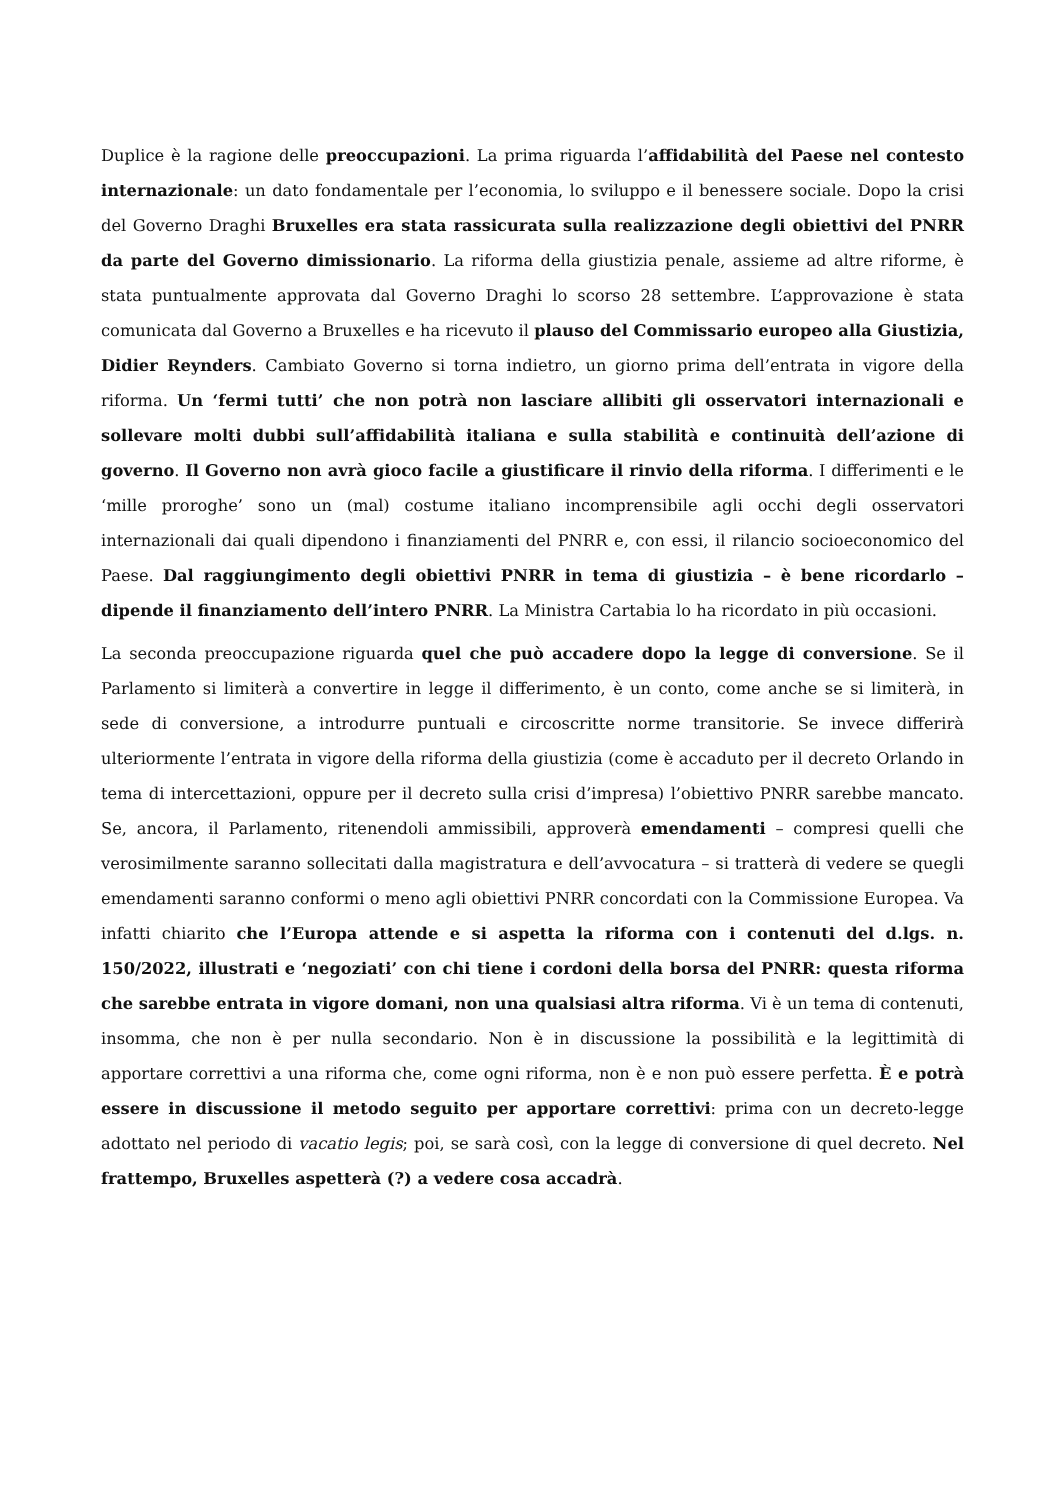Duplice è la ragione delle preoccupazioni. La prima riguarda l’affidabilità del Paese nel contesto internazionale: un dato fondamentale per l’economia, lo sviluppo e il benessere sociale. Dopo la crisi del Governo Draghi Bruxelles era stata rassicurata sulla realizzazione degli obiettivi del PNRR da parte del Governo dimissionario. La riforma della giustizia penale, assieme ad altre riforme, è stata puntualmente approvata dal Governo Draghi lo scorso 28 settembre. L’approvazione è stata comunicata dal Governo a Bruxelles e ha ricevuto il plauso del Commissario europeo alla Giustizia, Didier Reynders. Cambiato Governo si torna indietro, un giorno prima dell’entrata in vigore della riforma. Un ‘fermi tutti’ che non potrà non lasciare allibiti gli osservatori internazionali e sollevare molti dubbi sull’affidabilità italiana e sulla stabilità e continuità dell’azione di governo. Il Governo non avrà gioco facile a giustificare il rinvio della riforma. I differimenti e le ‘mille proroghe’ sono un (mal) costume italiano incomprensibile agli occhi degli osservatori internazionali dai quali dipendono i finanziamenti del PNRR e, con essi, il rilancio socioeconomico del Paese. Dal raggiungimento degli obiettivi PNRR in tema di giustizia – è bene ricordarlo – dipende il finanziamento dell’intero PNRR. La Ministra Cartabia lo ha ricordato in più occasioni.
La seconda preoccupazione riguarda quel che può accadere dopo la legge di conversione. Se il Parlamento si limiterà a convertire in legge il differimento, è un conto, come anche se si limiterà, in sede di conversione, a introdurre puntuali e circoscritte norme transitorie. Se invece differirà ulteriormente l’entrata in vigore della riforma della giustizia (come è accaduto per il decreto Orlando in tema di intercettazioni, oppure per il decreto sulla crisi d’impresa) l’obiettivo PNRR sarebbe mancato. Se, ancora, il Parlamento, ritenendoli ammissibili, approverà emendamenti – compresi quelli che verosimilmente saranno sollecitati dalla magistratura e dell’avvocatura – si tratterà di vedere se quegli emendamenti saranno conformi o meno agli obiettivi PNRR concordati con la Commissione Europea. Va infatti chiarito che l’Europa attende e si aspetta la riforma con i contenuti del d.lgs. n. 150/2022, illustrati e ‘negoziati’ con chi tiene i cordoni della borsa del PNRR: questa riforma che sarebbe entrata in vigore domani, non una qualsiasi altra riforma. Vi è un tema di contenuti, insomma, che non è per nulla secondario. Non è in discussione la possibilità e la legittimità di apportare correttivi a una riforma che, come ogni riforma, non è e non può essere perfetta. È e potrà essere in discussione il metodo seguito per apportare correttivi: prima con un decreto-legge adottato nel periodo di vacatio legis; poi, se sarà così, con la legge di conversione di quel decreto. Nel frattempo, Bruxelles aspetterà (?) a vedere cosa accadrà.